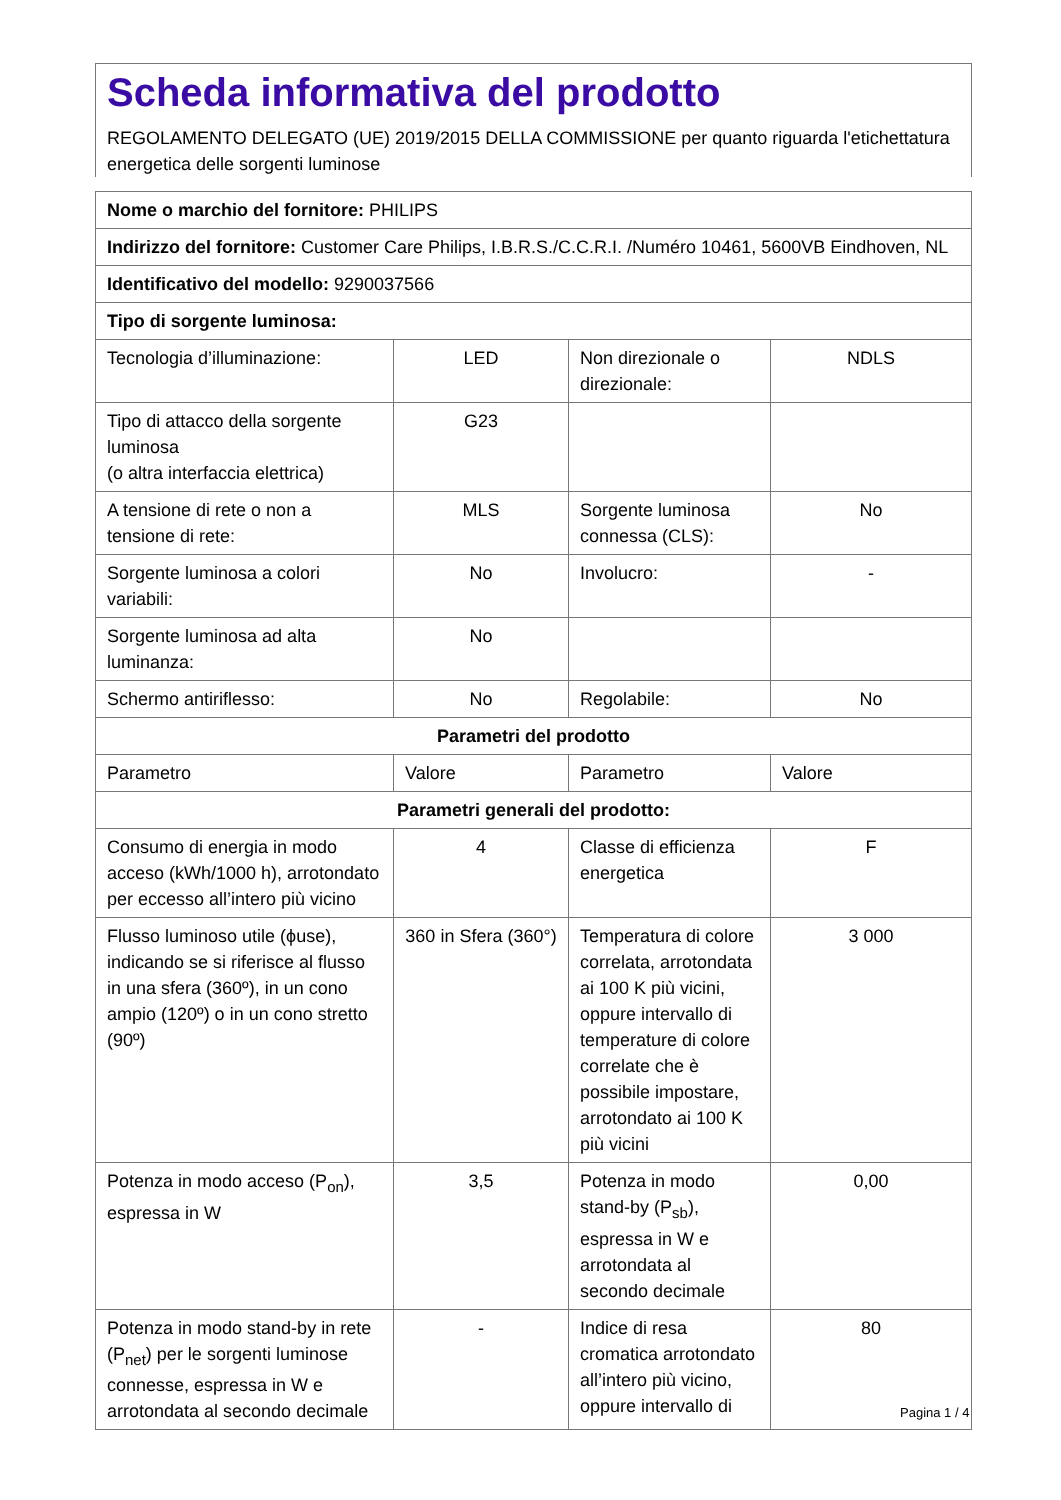Scheda informativa del prodotto
REGOLAMENTO DELEGATO (UE) 2019/2015 DELLA COMMISSIONE per quanto riguarda l'etichettatura energetica delle sorgenti luminose
| Nome o marchio del fornitore: PHILIPS | | | |
| Indirizzo del fornitore: Customer Care Philips, I.B.R.S./C.C.R.I. /Numéro 10461, 5600VB Eindhoven, NL | | | |
| Identificativo del modello: 9290037566 | | | |
| Tipo di sorgente luminosa: | | | |
| Tecnologia d’illuminazione: | LED | Non direzionale o direzionale: | NDLS |
| Tipo di attacco della sorgente luminosa (o altra interfaccia elettrica) | G23 | | |
| A tensione di rete o non a tensione di rete: | MLS | Sorgente luminosa connessa (CLS): | No |
| Sorgente luminosa a colori variabili: | No | Involucro: | - |
| Sorgente luminosa ad alta luminanza: | No | | |
| Schermo antiriflesso: | No | Regolabile: | No |
| Parametri del prodotto | | | |
| Parametro | Valore | Parametro | Valore |
| Parametri generali del prodotto: | | | |
| Consumo di energia in modo acceso (kWh/1000 h), arrotondato per eccesso all’intero più vicino | 4 | Classe di efficienza energetica | F |
| Flusso luminoso utile (ϕuse), indicando se si riferisce al flusso in una sfera (360º), in un cono ampio (120º) o in un cono stretto (90º) | 360 in Sfera (360°) | Temperatura di colore correlata, arrotondata ai 100 K più vicini, oppure intervallo di temperature di colore correlate che è possibile impostare, arrotondato ai 100 K più vicini | 3 000 |
| Potenza in modo acceso (P<sub>on</sub>), espressa in W | 3,5 | Potenza in modo stand-by (P<sub>sb</sub>), espressa in W e arrotondata al secondo decimale | 0,00 |
| Potenza in modo stand-by in rete (P<sub>net</sub>) per le sorgenti luminose connesse, espressa in W e arrotondata al secondo decimale | - | Indice di resa cromatica arrotondato all’intero più vicino, oppure intervallo di | 80 |
Pagina 1 / 4